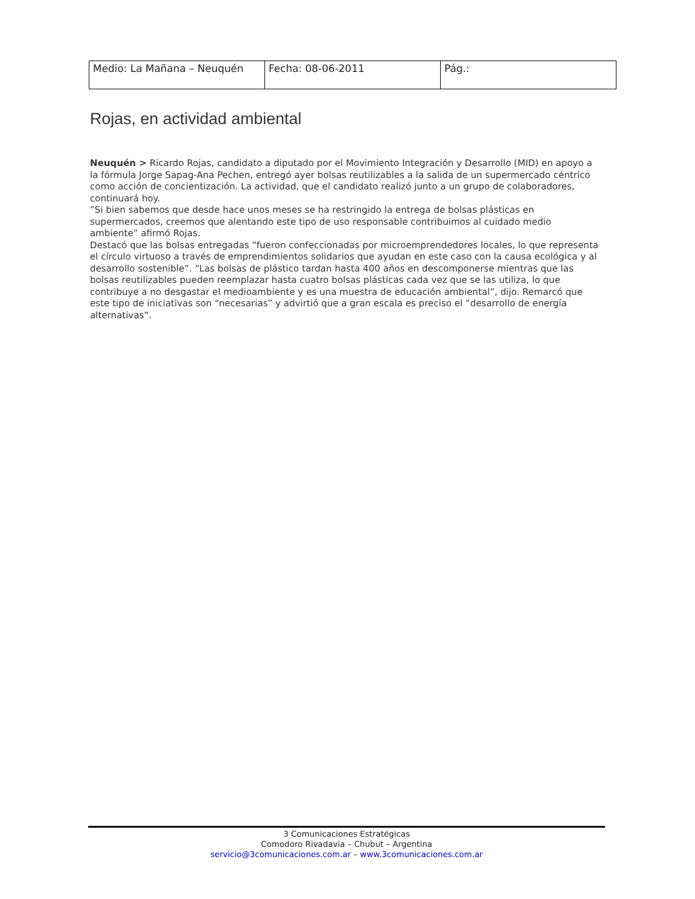| Medio: La Mañana – Neuquén | Fecha: 08-06-2011 | Pág.: |
Rojas, en actividad ambiental
Neuquén > Ricardo Rojas, candidato a diputado por el Movimiento Integración y Desarrollo (MID) en apoyo a la fórmula Jorge Sapag-Ana Pechen, entregó ayer bolsas reutilizables a la salida de un supermercado céntrico como acción de concientización. La actividad, que el candidato realizó junto a un grupo de colaboradores, continuará hoy.
“Si bien sabemos que desde hace unos meses se ha restringido la entrega de bolsas plásticas en supermercados, creemos que alentando este tipo de uso responsable contribuimos al cuidado medio ambiente” afirmó Rojas.
Destacó que las bolsas entregadas “fueron confeccionadas por microemprendedores locales, lo que representa el círculo virtuoso a través de emprendimientos solidarios que ayudan en este caso con la causa ecológica y al desarrollo sostenible”. “Las bolsas de plástico tardan hasta 400 años en descomponerse mientras que las bolsas reutilizables pueden reemplazar hasta cuatro bolsas plásticas cada vez que se las utiliza, lo que contribuye a no desgastar el medioambiente y es una muestra de educación ambiental”, dijo. Remarcó que este tipo de iniciativas son “necesarias” y advirtió que a gran escala es preciso el “desarrollo de energía alternativas”.
3 Comunicaciones Estratégicas
Comodoro Rivadavia – Chubut – Argentina
servicio@3comunicaciones.com.ar – www.3comunicaciones.com.ar